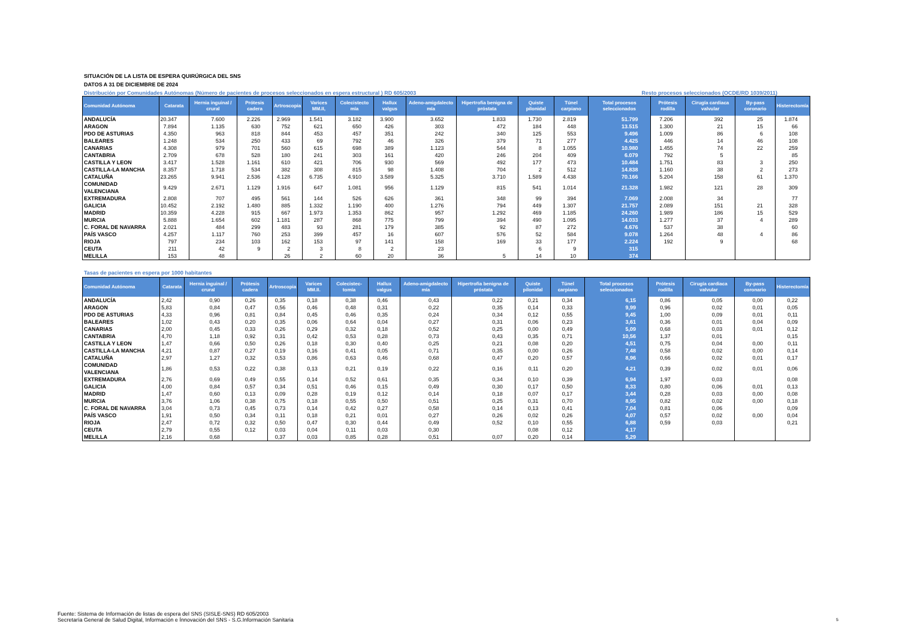SITUACIÓN DE LA LISTA DE ESPERA QUIRÚRGICA DEL SNS
DATOS A 31 DE DICIEMBRE DE 2024
Distribución por Comunidades Autónomas (Número de pacientes de procesos seleccionados en espera estructural ) RD 605/2003 Resto procesos seleccionados (OCDE/RD 1039/2011)
| Comunidad Autónoma | Catarata | Hernia inguinal / crural | Prótesis cadera | Artroscopia | Varices MM.II, | Colecistecto mía | Hallux valgus | Adeno-amigdalecto mía | Hipertrofia benigna de próstata | Quiste pilonidal | Túnel carpiano | Total procesos seleccionados | Prótesis rodilla | Cirugía cardiaca valvular | By-pass coronario | Histerectomía |
| --- | --- | --- | --- | --- | --- | --- | --- | --- | --- | --- | --- | --- | --- | --- | --- | --- |
| ANDALUCÍA | 20.347 | 7.600 | 2.226 | 2.969 | 1.541 | 3.182 | 3.900 | 3.652 | 1.833 | 1.730 | 2.819 | 51.799 | 7.206 | 392 | 25 | 1.874 |
| ARAGON | 7.894 | 1.135 | 630 | 752 | 621 | 650 | 426 | 303 | 472 | 184 | 448 | 13.515 | 1.300 | 21 | 15 | 66 |
| PDO DE ASTURIAS | 4.350 | 963 | 818 | 844 | 453 | 457 | 351 | 242 | 340 | 125 | 553 | 9.496 | 1.009 | 86 | 6 | 108 |
| BALEARES | 1.248 | 534 | 250 | 433 | 69 | 792 | 46 | 326 | 379 | 71 | 277 | 4.425 | 446 | 14 | 46 | 108 |
| CANARIAS | 4.308 | 979 | 701 | 560 | 615 | 698 | 389 | 1.123 | 544 | 8 | 1.055 | 10.980 | 1.455 | 74 | 22 | 259 |
| CANTABRIA | 2.709 | 678 | 528 | 180 | 241 | 303 | 161 | 420 | 246 | 204 | 409 | 6.079 | 792 | 5 | | 85 |
| CASTILLA Y LEON | 3.417 | 1.528 | 1.161 | 610 | 421 | 706 | 930 | 569 | 492 | 177 | 473 | 10.484 | 1.751 | 83 | 3 | 250 |
| CASTILLA-LA MANCHA | 8.357 | 1.718 | 534 | 382 | 308 | 815 | 98 | 1.408 | 704 | 2 | 512 | 14.838 | 1.160 | 38 | 2 | 273 |
| CATALUÑA | 23.265 | 9.941 | 2.536 | 4.128 | 6.735 | 4.910 | 3.589 | 5.325 | 3.710 | 1.589 | 4.438 | 70.166 | 5.204 | 158 | 61 | 1.370 |
| COMUNIDAD VALENCIANA | 9.429 | 2.671 | 1.129 | 1.916 | 647 | 1.081 | 956 | 1.129 | 815 | 541 | 1.014 | 21.328 | 1.982 | 121 | 28 | 309 |
| EXTREMADURA | 2.808 | 707 | 495 | 561 | 144 | 526 | 626 | 361 | 348 | 99 | 394 | 7.069 | 2.008 | 34 | | 77 |
| GALICIA | 10.452 | 2.192 | 1.480 | 885 | 1.332 | 1.190 | 400 | 1.276 | 794 | 449 | 1.307 | 21.757 | 2.089 | 151 | 21 | 328 |
| MADRID | 10.359 | 4.228 | 915 | 667 | 1.973 | 1.353 | 862 | 957 | 1.292 | 469 | 1.185 | 24.260 | 1.989 | 186 | 15 | 529 |
| MURCIA | 5.888 | 1.654 | 602 | 1.181 | 287 | 868 | 775 | 799 | 394 | 490 | 1.095 | 14.033 | 1.277 | 37 | 4 | 289 |
| C. FORAL DE NAVARRA | 2.021 | 484 | 299 | 483 | 93 | 281 | 179 | 385 | 92 | 87 | 272 | 4.676 | 537 | 38 | | 60 |
| PAÍS VASCO | 4.257 | 1.117 | 760 | 253 | 399 | 457 | 16 | 607 | 576 | 52 | 584 | 9.078 | 1.264 | 48 | 4 | 86 |
| RIOJA | 797 | 234 | 103 | 162 | 153 | 97 | 141 | 158 | 169 | 33 | 177 | 2.224 | 192 | 9 | | 68 |
| CEUTA | 211 | 42 | 9 | 2 | 3 | 8 | 2 | 23 | | 6 | 9 | 315 | | | | |
| MELILLA | 153 | 48 | | 26 | 2 | 60 | 20 | 36 | 5 | 14 | 10 | 374 | | | | |
Tasas de pacientes en espera por 1000 habitantes
| Comunidad Autónoma | Catarata | Hernia inguinal / crural | Prótesis cadera | Artroscopia | Varices MM.II. | Colecistec-tomía | Hallux valgus | Adeno-amigdalecto mía | Hipertrofia benigna de próstata | Quiste pilonidal | Túnel carpiano | Total procesos seleccionados | Prótesis rodilla | Cirugía cardiaca valvular | By-pass coronario | Histerectomía |
| --- | --- | --- | --- | --- | --- | --- | --- | --- | --- | --- | --- | --- | --- | --- | --- | --- |
| ANDALUCÍA | 2,42 | 0,90 | 0,26 | 0,35 | 0,18 | 0,38 | 0,46 | 0,43 | 0,22 | 0,21 | 0,34 | 6,15 | 0,86 | 0,05 | 0,00 | 0,22 |
| ARAGON | 5,83 | 0,84 | 0,47 | 0,56 | 0,46 | 0,48 | 0,31 | 0,22 | 0,35 | 0,14 | 0,33 | 9,99 | 0,96 | 0,02 | 0,01 | 0,05 |
| PDO DE ASTURIAS | 4,33 | 0,96 | 0,81 | 0,84 | 0,45 | 0,46 | 0,35 | 0,24 | 0,34 | 0,12 | 0,55 | 9,45 | 1,00 | 0,09 | 0,01 | 0,11 |
| BALEARES | 1,02 | 0,43 | 0,20 | 0,35 | 0,06 | 0,64 | 0,04 | 0,27 | 0,31 | 0,06 | 0,23 | 3,61 | 0,36 | 0,01 | 0,04 | 0,09 |
| CANARIAS | 2,00 | 0,45 | 0,33 | 0,26 | 0,29 | 0,32 | 0,18 | 0,52 | 0,25 | 0,00 | 0,49 | 5,09 | 0,68 | 0,03 | 0,01 | 0,12 |
| CANTABRIA | 4,70 | 1,18 | 0,92 | 0,31 | 0,42 | 0,53 | 0,28 | 0,73 | 0,43 | 0,35 | 0,71 | 10,56 | 1,37 | 0,01 | | 0,15 |
| CASTILLA Y LEON | 1,47 | 0,66 | 0,50 | 0,26 | 0,18 | 0,30 | 0,40 | 0,25 | 0,21 | 0,08 | 0,20 | 4,51 | 0,75 | 0,04 | 0,00 | 0,11 |
| CASTILLA-LA MANCHA | 4,21 | 0,87 | 0,27 | 0,19 | 0,16 | 0,41 | 0,05 | 0,71 | 0,35 | 0,00 | 0,26 | 7,48 | 0,58 | 0,02 | 0,00 | 0,14 |
| CATALUÑA | 2,97 | 1,27 | 0,32 | 0,53 | 0,86 | 0,63 | 0,46 | 0,68 | 0,47 | 0,20 | 0,57 | 8,96 | 0,66 | 0,02 | 0,01 | 0,17 |
| COMUNIDAD VALENCIANA | 1,86 | 0,53 | 0,22 | 0,38 | 0,13 | 0,21 | 0,19 | 0,22 | 0,16 | 0,11 | 0,20 | 4,21 | 0,39 | 0,02 | 0,01 | 0,06 |
| EXTREMADURA | 2,76 | 0,69 | 0,49 | 0,55 | 0,14 | 0,52 | 0,61 | 0,35 | 0,34 | 0,10 | 0,39 | 6,94 | 1,97 | 0,03 | | 0,08 |
| GALICIA | 4,00 | 0,84 | 0,57 | 0,34 | 0,51 | 0,46 | 0,15 | 0,49 | 0,30 | 0,17 | 0,50 | 8,33 | 0,80 | 0,06 | 0,01 | 0,13 |
| MADRID | 1,47 | 0,60 | 0,13 | 0,09 | 0,28 | 0,19 | 0,12 | 0,14 | 0,18 | 0,07 | 0,17 | 3,44 | 0,28 | 0,03 | 0,00 | 0,08 |
| MURCIA | 3,76 | 1,06 | 0,38 | 0,75 | 0,18 | 0,55 | 0,50 | 0,51 | 0,25 | 0,31 | 0,70 | 8,95 | 0,82 | 0,02 | 0,00 | 0,18 |
| C. FORAL DE NAVARRA | 3,04 | 0,73 | 0,45 | 0,73 | 0,14 | 0,42 | 0,27 | 0,58 | 0,14 | 0,13 | 0,41 | 7,04 | 0,81 | 0,06 | | 0,09 |
| PAÍS VASCO | 1,91 | 0,50 | 0,34 | 0,11 | 0,18 | 0,21 | 0,01 | 0,27 | 0,26 | 0,02 | 0,26 | 4,07 | 0,57 | 0,02 | 0,00 | 0,04 |
| RIOJA | 2,47 | 0,72 | 0,32 | 0,50 | 0,47 | 0,30 | 0,44 | 0,49 | 0,52 | 0,10 | 0,55 | 6,88 | 0,59 | 0,03 | | 0,21 |
| CEUTA | 2,79 | 0,55 | 0,12 | 0,03 | 0,04 | 0,11 | 0,03 | 0,30 | | 0,08 | 0,12 | 4,17 | | | | |
| MELILLA | 2,16 | 0,68 | | 0,37 | 0,03 | 0,85 | 0,28 | 0,51 | 0,07 | 0,20 | 0,14 | 5,29 | | | | |
Fuente: Sistema de Información de listas de espera del SNS (SISLE-SNS) RD 605/2003
Secretaría General de Salud Digital, Información e Ínnovación del SNS - S.G.Información Sanitaria
5